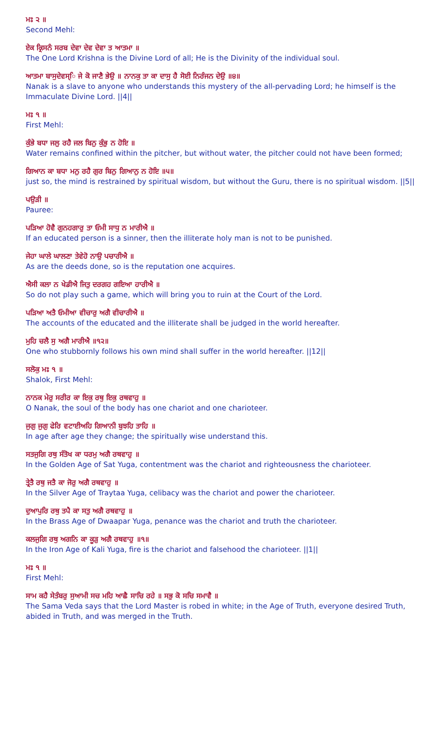ਮਃ ੨ ॥
Second Mehl:
ਏਕ ਕ੍ਰਿਸਨੰ ਸਰਬ ਦੇਵਾ ਦੇਵ ਦੇਵਾ ਤ ਆਤਮਾ ॥
The One Lord Krishna is the Divine Lord of all; He is the Divinity of the individual soul.
ਆਤਮਾ ਬਾਸੁਦੇਵਸ੍ਿ ਜੇ ਕੋ ਜਾਣੈ ਭੇਉ ॥ ਨਾਨਕੁ ਤਾ ਕਾ ਦਾਸੁ ਹੈ ਸੋਈ ਨਿਰੰਜਨ ਦੇਉ ॥੪॥
Nanak is a slave to anyone who understands this mystery of the all-pervading Lord; he himself is the Immaculate Divine Lord. ||4||
ਮਃ ੧ ॥
First Mehl:
ਕੁੰਭੇ ਬਧਾ ਜਲੁ ਰਹੈ ਜਲ ਬਿਨੁ ਕੁੰਭੁ ਨ ਹੋਇ ॥
Water remains confined within the pitcher, but without water, the pitcher could not have been formed;
ਗਿਆਨ ਕਾ ਬਧਾ ਮਨੁ ਰਹੈ ਗੁਰ ਬਿਨੁ ਗਿਆਨੁ ਨ ਹੋਇ ॥੫॥
just so, the mind is restrained by spiritual wisdom, but without the Guru, there is no spiritual wisdom. ||5||
ਪਉੜੀ ॥
Pauree:
ਪੜਿਆ ਹੋਵੈ ਗੁਨਹਗਾਰੁ ਤਾ ਓਮੀ ਸਾਧੁ ਨ ਮਾਰੀਐ ॥
If an educated person is a sinner, then the illiterate holy man is not to be punished.
ਜੇਹਾ ਘਾਲੇ ਘਾਲਣਾ ਤੇਵੇਹੋ ਨਾਉ ਪਚਾਰੀਐ ॥
As are the deeds done, so is the reputation one acquires.
ਐਸੀ ਕਲਾ ਨ ਖੇਡੀਐ ਜਿਤੁ ਦਰਗਹ ਗਇਆ ਹਾਰੀਐ ॥
So do not play such a game, which will bring you to ruin at the Court of the Lord.
ਪੜਿਆ ਅਤੈ ਓਮੀਆ ਵੀਚਾਰੁ ਅਗੈ ਵੀਚਾਰੀਐ ॥
The accounts of the educated and the illiterate shall be judged in the world hereafter.
ਮੁਹਿ ਚਲੈ ਸੁ ਅਗੈ ਮਾਰੀਐ ॥੧੨॥
One who stubbornly follows his own mind shall suffer in the world hereafter. ||12||
ਸਲੋਕੁ ਮਃ ੧ ॥
Shalok, First Mehl:
ਨਾਨਕ ਮੇਰੁ ਸਰੀਰ ਕਾ ਇਕੁ ਰਥੁ ਇਕੁ ਰਥਵਾਹੁ ॥
O Nanak, the soul of the body has one chariot and one charioteer.
ਜੁਗੁ ਜੁਗੁ ਫੇਰਿ ਵਟਾਈਅਹਿ ਗਿਆਨੀ ਬੁਝਹਿ ਤਾਹਿ ॥
In age after age they change; the spiritually wise understand this.
ਸਤਜੁਗਿ ਰਥੁ ਸੰਤੋਖ ਕਾ ਧਰਮੁ ਅਗੈ ਰਥਵਾਹੁ ॥
In the Golden Age of Sat Yuga, contentment was the chariot and righteousness the charioteer.
ਤ੍ਰੇਤੈ ਰਥੁ ਜਤੈ ਕਾ ਜੋਰੁ ਅਗੈ ਰਥਵਾਹੁ ॥
In the Silver Age of Traytaa Yuga, celibacy was the chariot and power the charioteer.
ਦੁਆਪੁਰਿ ਰਥੁ ਤਪੈ ਕਾ ਸਤੁ ਅਗੈ ਰਥਵਾਹੁ ॥
In the Brass Age of Dwaapar Yuga, penance was the chariot and truth the charioteer.
ਕਲਜੁਗਿ ਰਥੁ ਅਗਨਿ ਕਾ ਕੂੜੁ ਅਗੈ ਰਥਵਾਹੁ ॥੧॥
In the Iron Age of Kali Yuga, fire is the chariot and falsehood the charioteer. ||1||
ਮਃ ੧ ॥
First Mehl:
ਸਾਮ ਕਹੈ ਸੇਤੰਬਰੁ ਸੁਆਮੀ ਸਚ ਮਹਿ ਆਛੈ ਸਾਚਿ ਰਹੇ ॥ ਸਭੁ ਕੋ ਸਚਿ ਸਮਾਵੈ ॥
The Sama Veda says that the Lord Master is robed in white; in the Age of Truth, everyone desired Truth, abided in Truth, and was merged in the Truth.